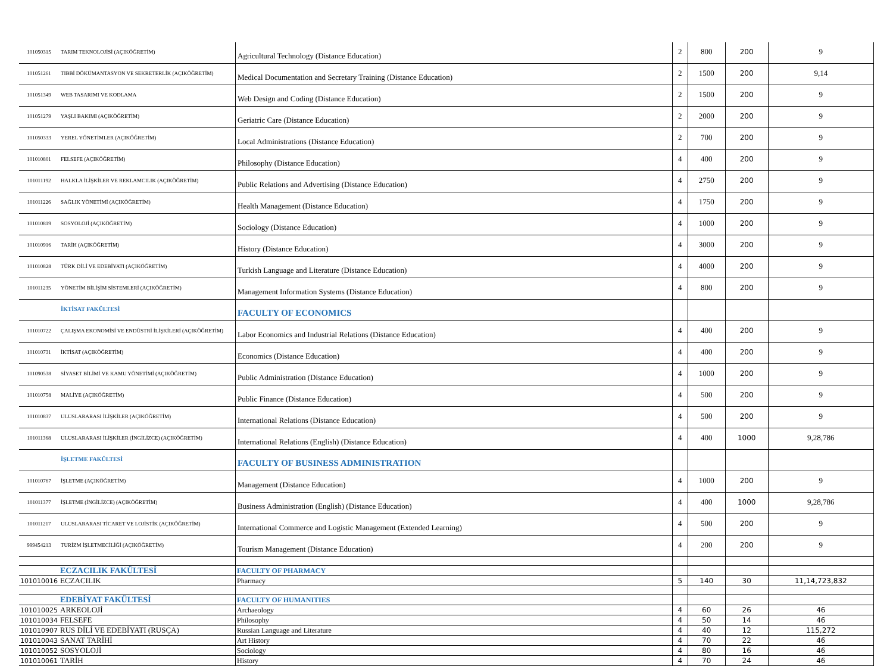| 101050315 | TARIM TEKNOLOJİSİ (AÇIKÖĞRETİM) | Agricultural Technology (Distance Education) | 2 | 800 | 200 | 9 |
| 101051261 | TIBBİ DÖKÜMANTASYON VE SEKRETERLİK (AÇIKÖĞRETİM) | Medical Documentation and Secretary Training (Distance Education) | 2 | 1500 | 200 | 9,14 |
| 101051349 | WEB TASARIMI VE KODLAMA | Web Design and Coding (Distance Education) | 2 | 1500 | 200 | 9 |
| 101051279 | YAŞLI BAKIMI (AÇIKÖĞRETİM) | Geriatric Care (Distance Education) | 2 | 2000 | 200 | 9 |
| 101050333 | YEREL YÖNETİMLER (AÇIKÖĞRETİM) | Local Administrations (Distance Education) | 2 | 700 | 200 | 9 |
| 101010801 | FELSEFE (AÇIKÖĞRETİM) | Philosophy (Distance Education) | 4 | 400 | 200 | 9 |
| 101011192 | HALKLA İLİŞKİLER VE REKLAMCILIK (AÇIKÖĞRETİM) | Public Relations and Advertising (Distance Education) | 4 | 2750 | 200 | 9 |
| 101011226 | SAĞLIK YÖNETİMİ (AÇIKÖĞRETİM) | Health Management (Distance Education) | 4 | 1750 | 200 | 9 |
| 101010819 | SOSYOLOJİ (AÇIKÖĞRETİM) | Sociology (Distance Education) | 4 | 1000 | 200 | 9 |
| 101010916 | TARİH (AÇIKÖĞRETİM) | History (Distance Education) | 4 | 3000 | 200 | 9 |
| 101010828 | TÜRK DİLİ VE EDEBİYATI (AÇIKÖĞRETİM) | Turkish Language and Literature (Distance Education) | 4 | 4000 | 200 | 9 |
| 101011235 | YÖNETİM BİLİŞİM SİSTEMLERİ (AÇIKÖĞRETİM) | Management Information Systems (Distance Education) | 4 | 800 | 200 | 9 |
| | İKTİSAT FAKÜLTESİ | FACULTY OF ECONOMICS | | | | |
| 101010722 | ÇALIŞMA EKONOMİSİ VE ENDÜSTRİ İLİŞKİLERİ (AÇIKÖĞRETİM) | Labor Economics and Industrial Relations (Distance Education) | 4 | 400 | 200 | 9 |
| 101010731 | İKTİSAT (AÇIKÖĞRETİM) | Economics (Distance Education) | 4 | 400 | 200 | 9 |
| 101090538 | SİYASET BİLİMİ VE KAMU YÖNETİMİ (AÇIKÖĞRETİM) | Public Administration (Distance Education) | 4 | 1000 | 200 | 9 |
| 101010758 | MALİYE (AÇIKÖĞRETİM) | Public Finance (Distance Education) | 4 | 500 | 200 | 9 |
| 101010837 | ULUSLARARASI İLİŞKİLER (AÇIKÖĞRETİM) | International Relations (Distance Education) | 4 | 500 | 200 | 9 |
| 101011368 | ULUSLARARASI İLİŞKİLER (İNGİLİZCE) (AÇIKÖĞRETİM) | International Relations (English) (Distance Education) | 4 | 400 | 1000 | 9,28,786 |
| | İŞLETME FAKÜLTESİ | FACULTY OF BUSINESS ADMINISTRATION | | | | |
| 101010767 | İŞLETME (AÇIKÖĞRETİM) | Management (Distance Education) | 4 | 1000 | 200 | 9 |
| 101011377 | İŞLETME (İNGİLİZCE) (AÇIKÖĞRETİM) | Business Administration (English) (Distance Education) | 4 | 400 | 1000 | 9,28,786 |
| 101011217 | ULUSLARARASI TİCARET VE LOJİSTİK (AÇIKÖĞRETİM) | International Commerce and Logistic Management (Extended Learning) | 4 | 500 | 200 | 9 |
| 999454213 | TURİZM İŞLETMECİLİĞİ (AÇIKÖĞRETİM) | Tourism Management (Distance Education) | 4 | 200 | 200 | 9 |
| | ECZACILIK FAKÜLTESİ | FACULTY OF PHARMACY | | | | |
| 101010016 | ECZACILIK | Pharmacy | 5 | 140 | 30 | 11,14,723,832 |
| | EDEBİYAT FAKÜLTESİ | FACULTY OF HUMANITIES | | | | |
| 101010025 | ARKEOLOJİ | Archaeology | 4 | 60 | 26 | 46 |
| 101010034 | FELSEFE | Philosophy | 4 | 50 | 14 | 46 |
| 101010907 | RUS DİLİ VE EDEBİYATI (RUSÇA) | Russian Language and Literature | 4 | 40 | 12 | 115,272 |
| 101010043 | SANAT TARİHİ | Art History | 4 | 70 | 22 | 46 |
| 101010052 | SOSYOLOJİ | Sociology | 4 | 80 | 16 | 46 |
| 101010061 | TARİH | History | 4 | 70 | 24 | 46 |